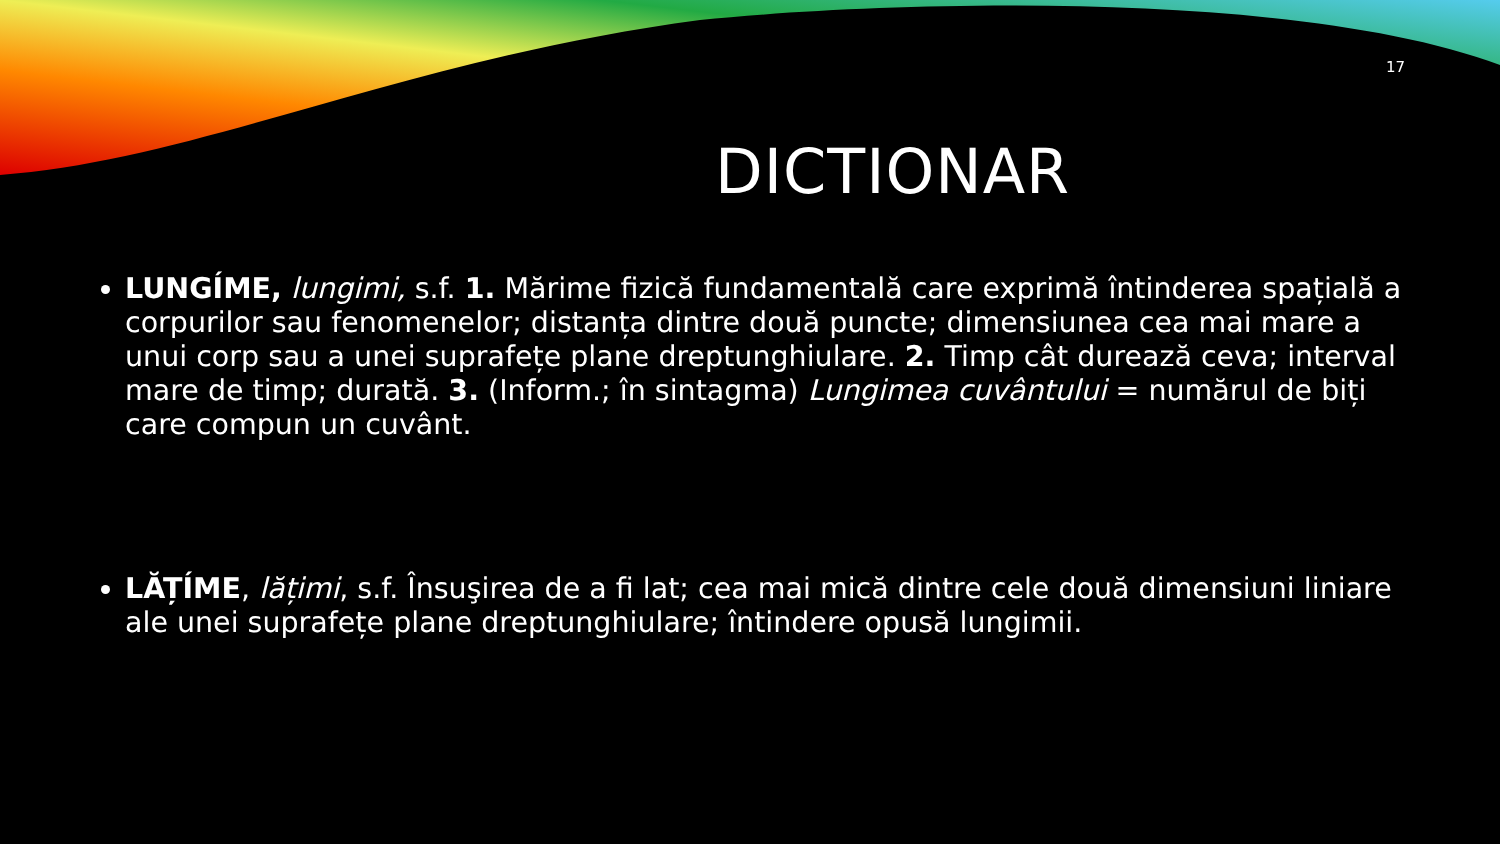17
DICTIONAR
LUNGÍME, lungimi, s.f. 1. Mărime fizică fundamentală care exprimă întinderea spațială a corpurilor sau fenomenelor; distanța dintre două puncte; dimensiunea cea mai mare a unui corp sau a unei suprafețe plane dreptunghiulare. 2. Timp cât durează ceva; interval mare de timp; durată. 3. (Inform.; în sintagma) Lungimea cuvântului = numărul de biți care compun un cuvânt.
LĂȚÍME, lățimi, s.f. Însuşirea de a fi lat; cea mai mică dintre cele două dimensiuni liniare ale unei suprafețe plane dreptunghiulare; întindere opusă lungimii.